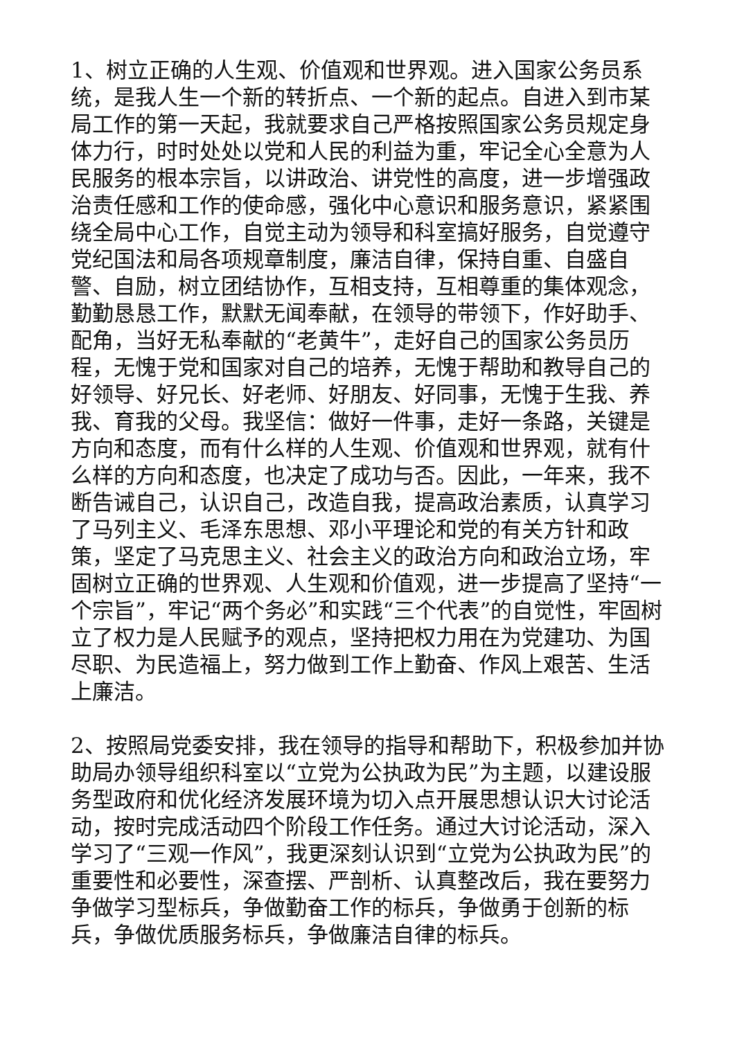1、树立正确的人生观、价值观和世界观。进入国家公务员系统，是我人生一个新的转折点、一个新的起点。自进入到市某局工作的第一天起，我就要求自己严格按照国家公务员规定身体力行，时时处处以党和人民的利益为重，牢记全心全意为人民服务的根本宗旨，以讲政治、讲党性的高度，进一步增强政治责任感和工作的使命感，强化中心意识和服务意识，紧紧围绕全局中心工作，自觉主动为领导和科室搞好服务，自觉遵守党纪国法和局各项规章制度，廉洁自律，保持自重、自盛自警、自励，树立团结协作，互相支持，互相尊重的集体观念，勤勤恳恳工作，默默无闻奉献，在领导的带领下，作好助手、配角，当好无私奉献的“老黄牛”，走好自己的国家公务员历程，无愧于党和国家对自己的培养，无愧于帮助和教导自己的好领导、好兄长、好老师、好朋友、好同事，无愧于生我、养我、育我的父母。我坚信：做好一件事，走好一条路，关键是方向和态度，而有什么样的人生观、价值观和世界观，就有什么样的方向和态度，也决定了成功与否。因此，一年来，我不断告诫自己，认识自己，改造自我，提高政治素质，认真学习了马列主义、毛泽东思想、邓小平理论和党的有关方针和政策，坚定了马克思主义、社会主义的政治方向和政治立场，牢固树立正确的世界观、人生观和价值观，进一步提高了坚持“一个宗旨”，牢记“两个务必”和实践“三个代表”的自觉性，牢固树立了权力是人民赋予的观点，坚持把权力用在为党建功、为国尽职、为民造福上，努力做到工作上勤奋、作风上艰苦、生活上廉洁。
2、按照局党委安排，我在领导的指导和帮助下，积极参加并协助局办领导组织科室以“立党为公执政为民”为主题，以建设服务型政府和优化经济发展环境为切入点开展思想认识大讨论活动，按时完成活动四个阶段工作任务。通过大讨论活动，深入学习了“三观一作风”，我更深刻认识到“立党为公执政为民”的重要性和必要性，深查摆、严剖析、认真整改后，我在要努力争做学习型标兵，争做勤奋工作的标兵，争做勇于创新的标兵，争做优质服务标兵，争做廉洁自律的标兵。